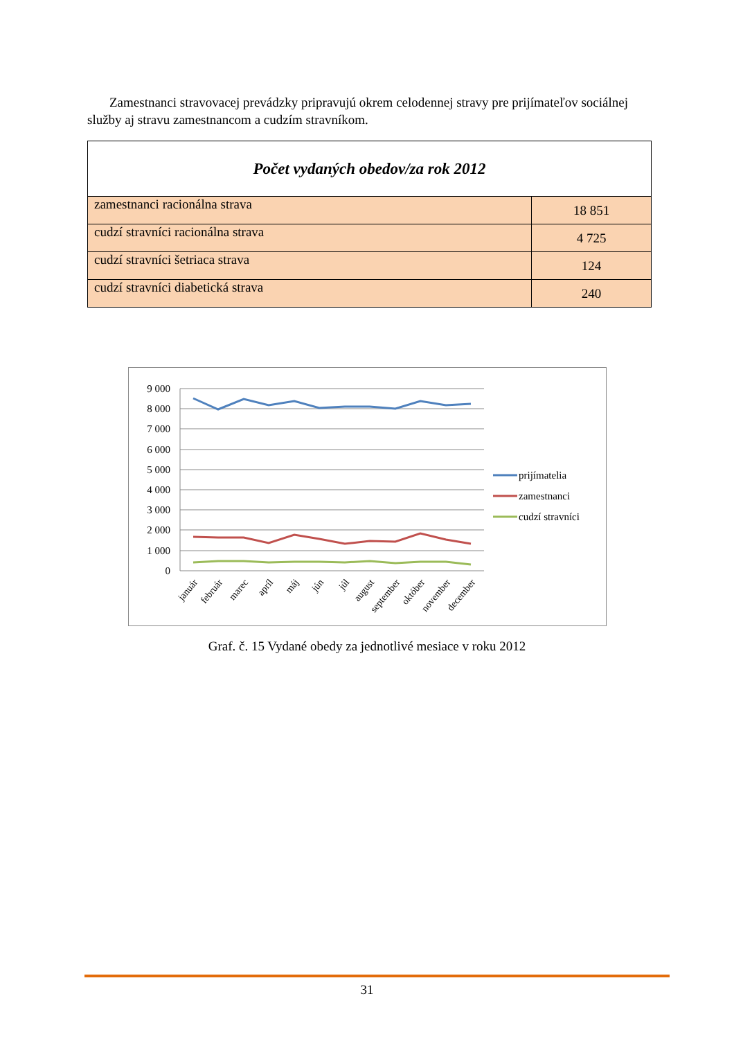Zamestnanci stravovacej prevádzky pripravujú okrem celodennej stravy pre prijímateľov sociálnej služby aj stravu zamestnancom a cudzím stravníkom.
| Počet vydaných obedov/za rok 2012 | |
| --- | --- |
| zamestnanci racionálna strava | 18 851 |
| cudzí stravníci racionálna strava | 4 725 |
| cudzí stravníci šetriaca strava | 124 |
| cudzí stravníci diabetická strava | 240 |
9 000
8 000
7 000
6 000
5 000
4 000
3 000
2 000
1 000
0
január
február
marec
apríl
máj
jún
júl
august
september
október
november
december
prijímatelia
zamestnanci
cudzí stravníci
Graf. č. 15 Vydané obedy za jednotlivé mesiace v roku 2012
31